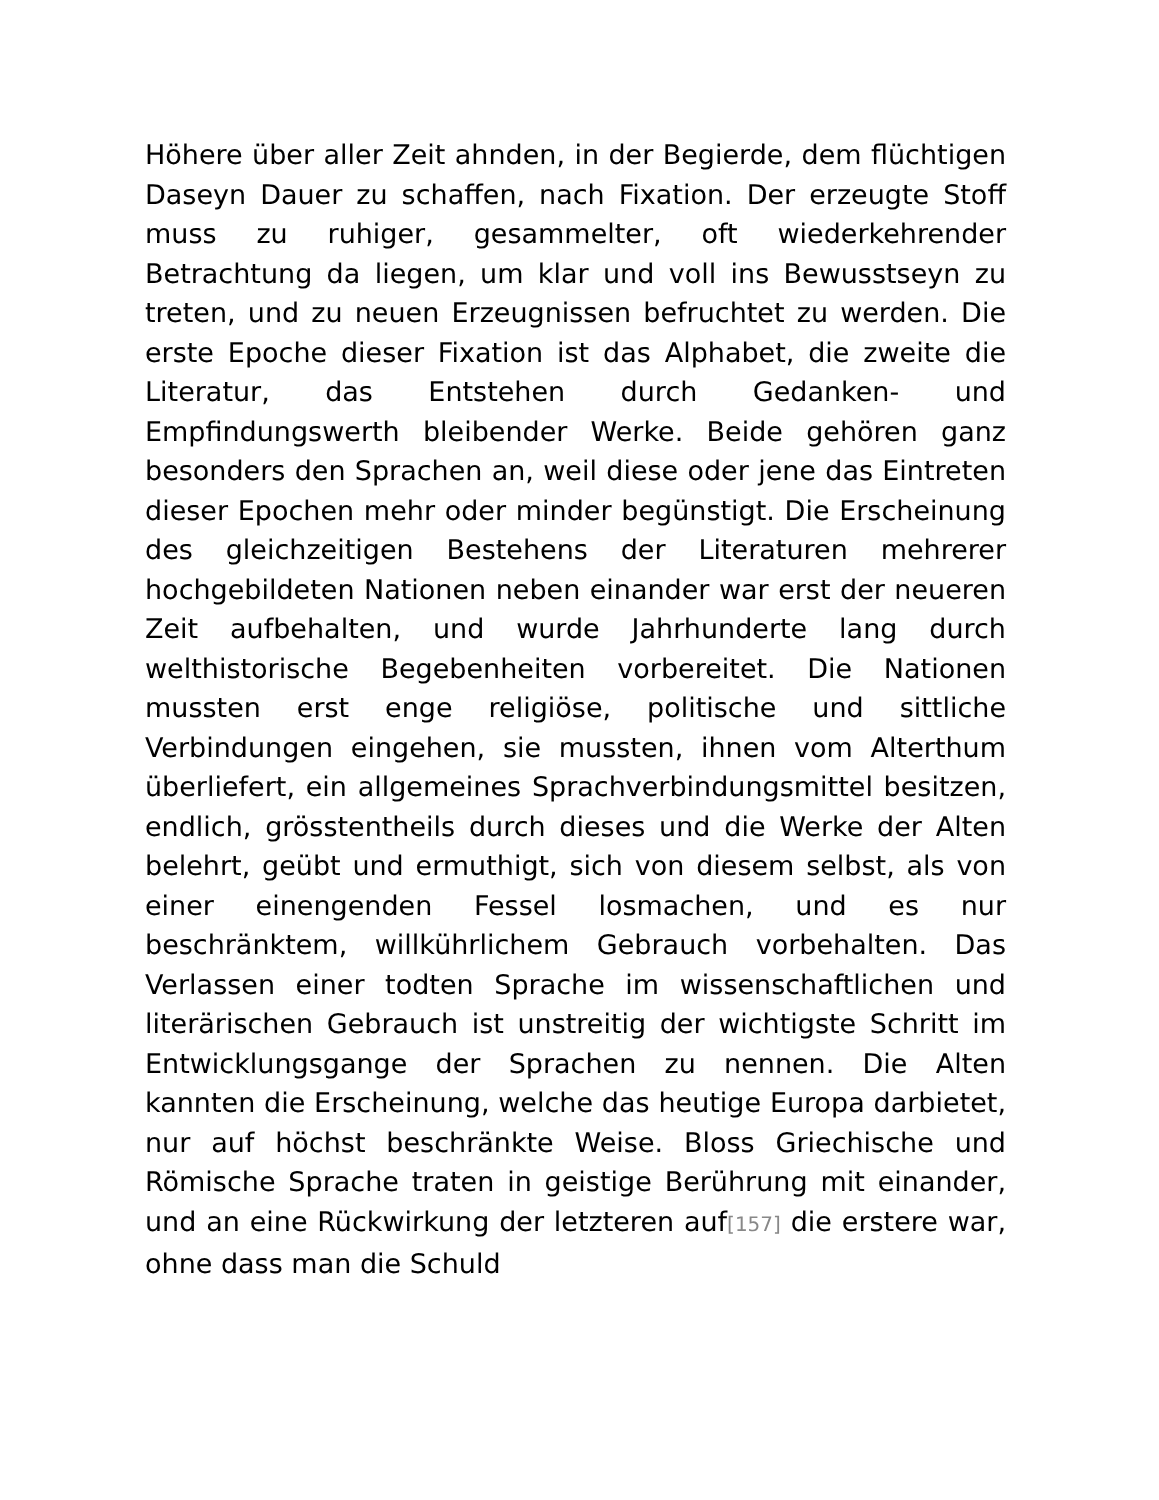Höhere über aller Zeit ahnden, in der Begierde, dem flüchtigen Daseyn Dauer zu schaffen, nach Fixation. Der erzeugte Stoff muss zu ruhiger, gesammelter, oft wiederkehrender Betrachtung da liegen, um klar und voll ins Bewusstseyn zu treten, und zu neuen Erzeugnissen befruchtet zu werden. Die erste Epoche dieser Fixation ist das Alphabet, die zweite die Literatur, das Entstehen durch Gedanken- und Empfindungswerth bleibender Werke. Beide gehören ganz besonders den Sprachen an, weil diese oder jene das Eintreten dieser Epochen mehr oder minder begünstigt. Die Erscheinung des gleichzeitigen Bestehens der Literaturen mehrerer hochgebildeten Nationen neben einander war erst der neueren Zeit aufbehalten, und wurde Jahrhunderte lang durch welthistorische Begebenheiten vorbereitet. Die Nationen mussten erst enge religiöse, politische und sittliche Verbindungen eingehen, sie mussten, ihnen vom Alterthum überliefert, ein allgemeines Sprachverbindungsmittel besitzen, endlich, grösstentheils durch dieses und die Werke der Alten belehrt, geübt und ermuthigt, sich von diesem selbst, als von einer einengenden Fessel losmachen, und es nur beschränktem, willkührlichem Gebrauch vorbehalten. Das Verlassen einer todten Sprache im wissenschaftlichen und literärischen Gebrauch ist unstreitig der wichtigste Schritt im Entwicklungsgange der Sprachen zu nennen. Die Alten kannten die Erscheinung, welche das heutige Europa darbietet, nur auf höchst beschränkte Weise. Bloss Griechische und Römische Sprache traten in geistige Berührung mit einander, und an eine Rückwirkung der letzteren auf[157] die erstere war, ohne dass man die Schuld